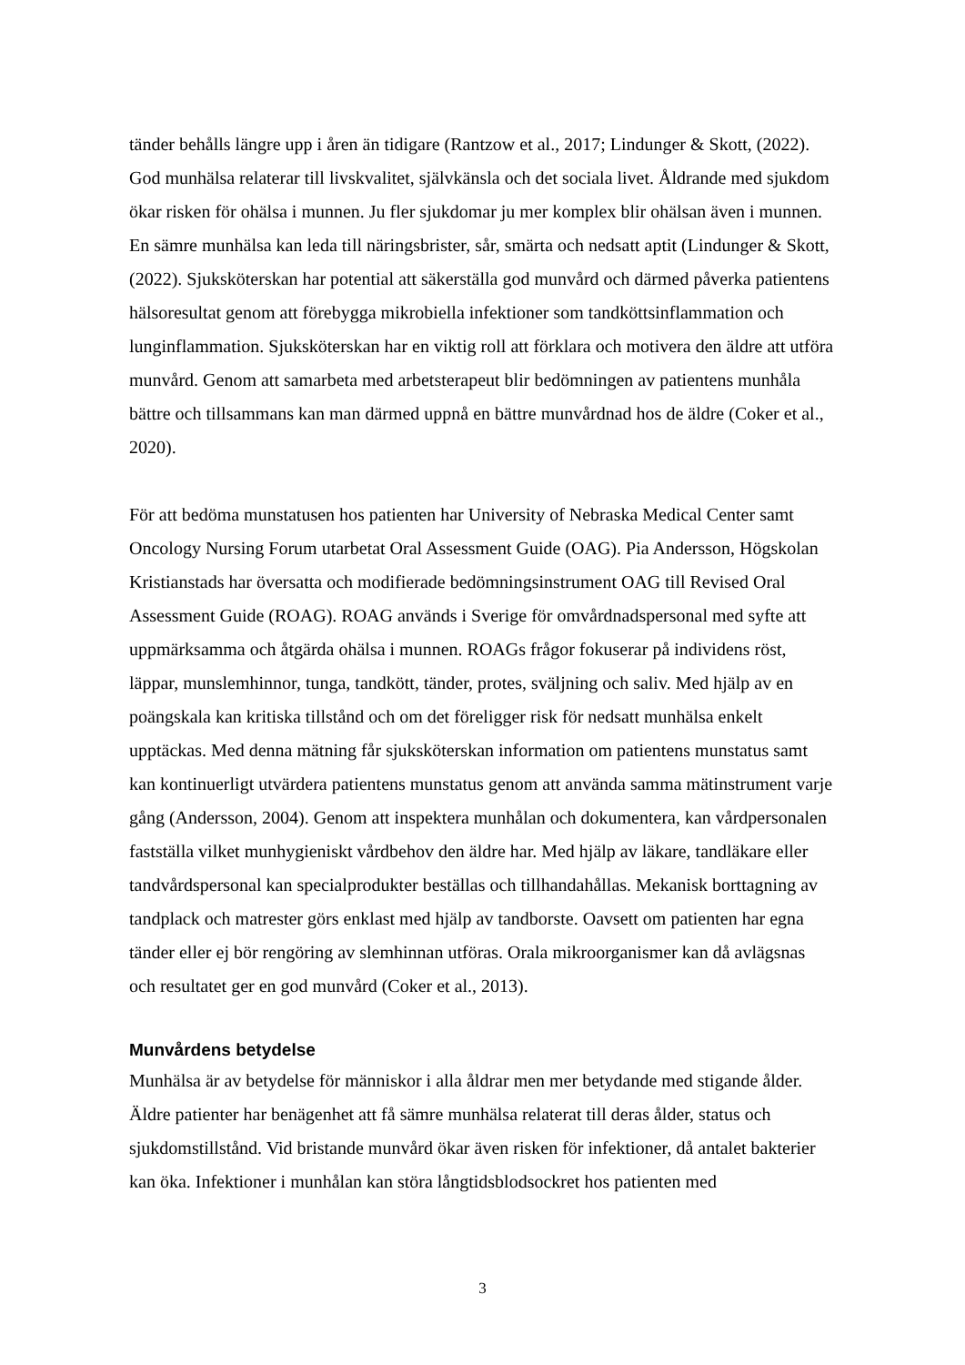tänder behålls längre upp i åren än tidigare (Rantzow et al., 2017; Lindunger & Skott, (2022). God munhälsa relaterar till livskvalitet, självkänsla och det sociala livet. Åldrande med sjukdom ökar risken för ohälsa i munnen. Ju fler sjukdomar ju mer komplex blir ohälsan även i munnen. En sämre munhälsa kan leda till näringsbrister, sår, smärta och nedsatt aptit (Lindunger & Skott, (2022). Sjuksköterskan har potential att säkerställa god munvård och därmed påverka patientens hälsoresultat genom att förebygga mikrobiella infektioner som tandköttsinflammation och lunginflammation. Sjuksköterskan har en viktig roll att förklara och motivera den äldre att utföra munvård. Genom att samarbeta med arbetsterapeut blir bedömningen av patientens munhåla bättre och tillsammans kan man därmed uppnå en bättre munvårdnad hos de äldre (Coker et al., 2020).
För att bedöma munstatusen hos patienten har University of Nebraska Medical Center samt Oncology Nursing Forum utarbetat Oral Assessment Guide (OAG). Pia Andersson, Högskolan Kristianstads har översatta och modifierade bedömningsinstrument OAG till Revised Oral Assessment Guide (ROAG). ROAG används i Sverige för omvårdnadspersonal med syfte att uppmärksamma och åtgärda ohälsa i munnen. ROAGs frågor fokuserar på individens röst, läppar, munslemhinnor, tunga, tandkött, tänder, protes, sväljning och saliv. Med hjälp av en poängskala kan kritiska tillstånd och om det föreligger risk för nedsatt munhälsa enkelt upptäckas. Med denna mätning får sjuksköterskan information om patientens munstatus samt kan kontinuerligt utvärdera patientens munstatus genom att använda samma mätinstrument varje gång (Andersson, 2004). Genom att inspektera munhålan och dokumentera, kan vårdpersonalen fastställa vilket munhygieniskt vårdbehov den äldre har. Med hjälp av läkare, tandläkare eller tandvårdspersonal kan specialprodukter beställas och tillhandahållas. Mekanisk borttagning av tandplack och matrester görs enklast med hjälp av tandborste. Oavsett om patienten har egna tänder eller ej bör rengöring av slemhinnan utföras. Orala mikroorganismer kan då avlägsnas och resultatet ger en god munvård (Coker et al., 2013).
Munvårdens betydelse
Munhälsa är av betydelse för människor i alla åldrar men mer betydande med stigande ålder. Äldre patienter har benägenhet att få sämre munhälsa relaterat till deras ålder, status och sjukdomstillstånd. Vid bristande munvård ökar även risken för infektioner, då antalet bakterier kan öka. Infektioner i munhålan kan störa långtidsblodsockret hos patienten med
3